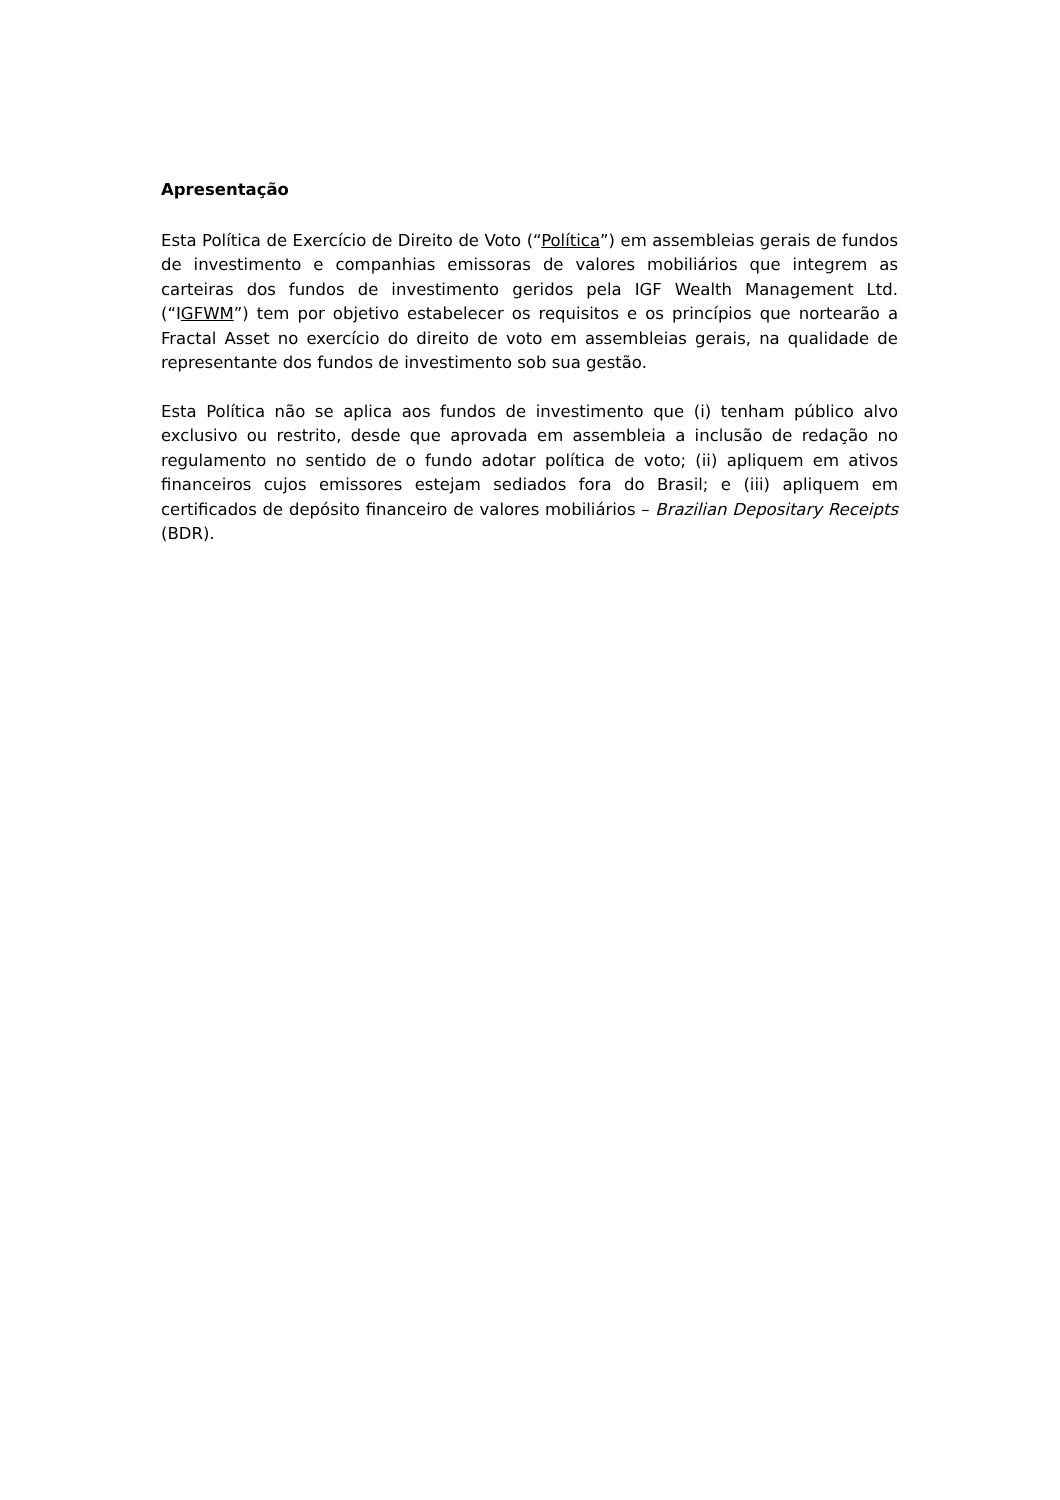Apresentação
Esta Política de Exercício de Direito de Voto (“Política”) em assembleias gerais de fundos de investimento e companhias emissoras de valores mobiliários que integrem as carteiras dos fundos de investimento geridos pela IGF Wealth Management Ltd. (“IGFWM”) tem por objetivo estabelecer os requisitos e os princípios que nortearão a Fractal Asset no exercício do direito de voto em assembleias gerais, na qualidade de representante dos fundos de investimento sob sua gestão.
Esta Política não se aplica aos fundos de investimento que (i) tenham público alvo exclusivo ou restrito, desde que aprovada em assembleia a inclusão de redação no regulamento no sentido de o fundo adotar política de voto; (ii) apliquem em ativos financeiros cujos emissores estejam sediados fora do Brasil; e (iii) apliquem em certificados de depósito financeiro de valores mobiliários – Brazilian Depositary Receipts (BDR).